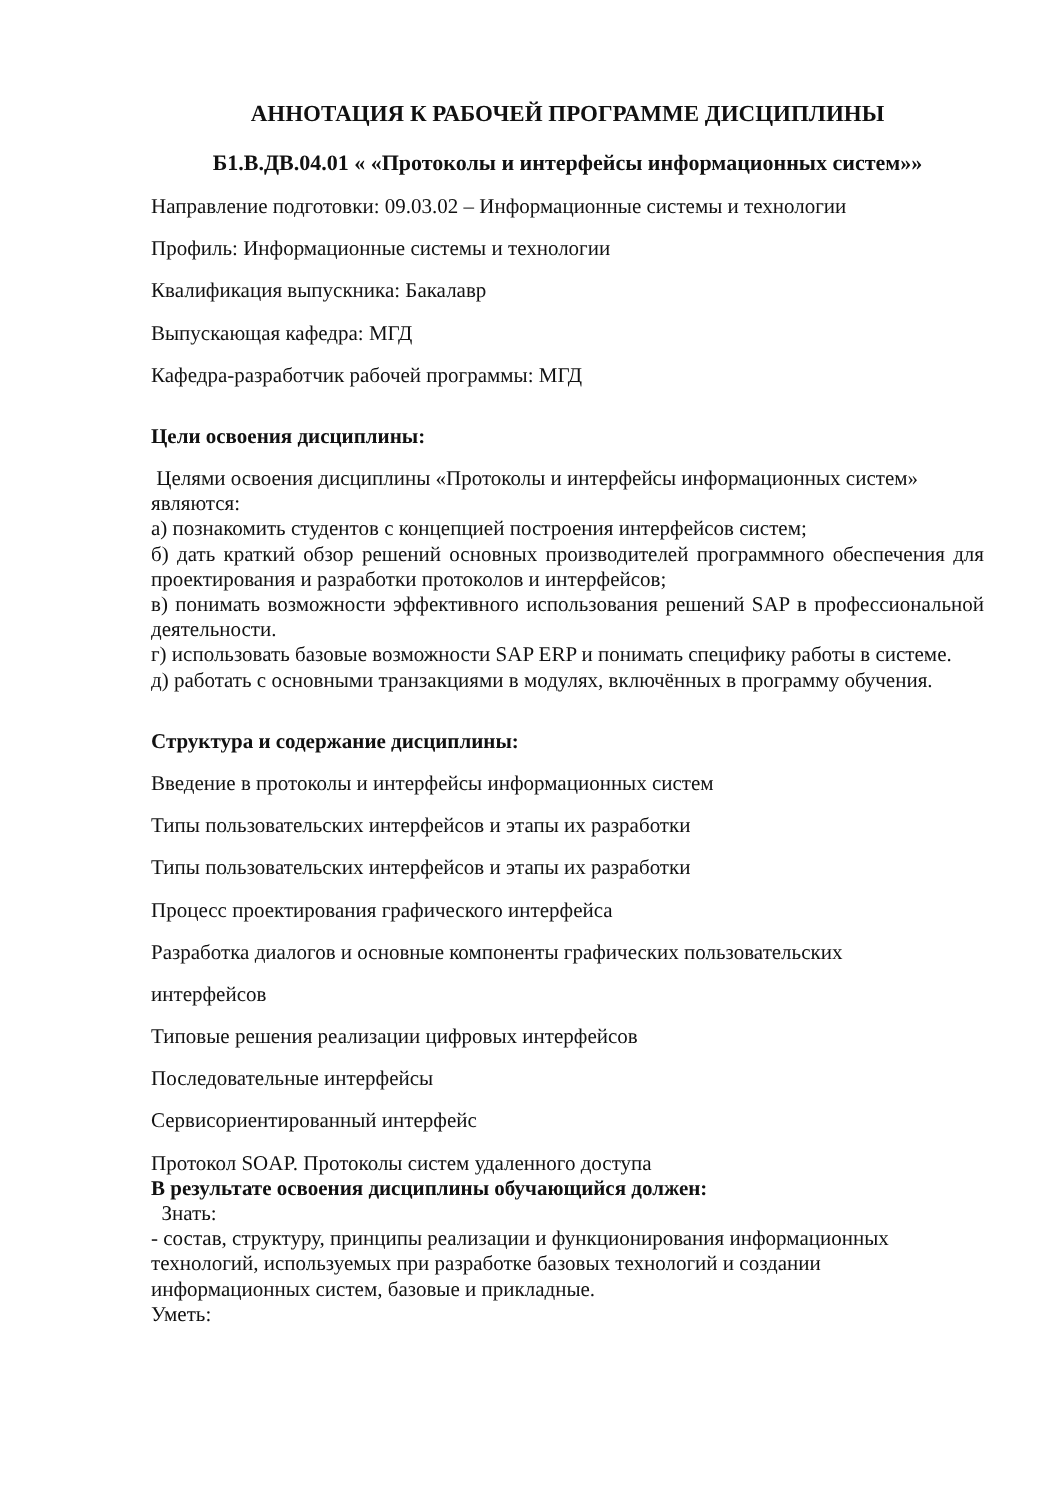АННОТАЦИЯ К РАБОЧЕЙ ПРОГРАММЕ ДИСЦИПЛИНЫ
Б1.В.ДВ.04.01 « «Протоколы и интерфейсы информационных систем»»
Направление подготовки: 09.03.02 – Информационные системы и технологии
Профиль: Информационные системы и технологии
Квалификация выпускника: Бакалавр
Выпускающая кафедра: МГД
Кафедра-разработчик рабочей программы: МГД
Цели освоения дисциплины:
Целями освоения дисциплины «Протоколы и интерфейсы информационных систем» являются:
а) познакомить студентов с концепцией построения интерфейсов систем;
б) дать краткий обзор решений основных производителей программного обеспечения для проектирования и разработки протоколов и интерфейсов;
в) понимать возможности эффективного использования решений SAP в профессиональной деятельности.
г) использовать базовые возможности SAP ERP и понимать специфику работы в системе.
д) работать с основными транзакциями в модулях, включённых в программу обучения.
Структура и содержание дисциплины:
Введение в протоколы и интерфейсы информационных систем
Типы пользовательских интерфейсов и этапы их разработки
Типы пользовательских интерфейсов и этапы их разработки
Процесс проектирования графического интерфейса
Разработка диалогов и основные компоненты графических пользовательских
интерфейсов
Типовые решения реализации цифровых интерфейсов
Последовательные интерфейсы
Сервисориентированный интерфейс
Протокол SOAP. Протоколы систем удаленного доступа
В результате освоения дисциплины обучающийся должен:
Знать:
- состав, структуру, принципы реализации и функционирования информационных технологий, используемых при разработке базовых технологий и создании информационных систем, базовые и прикладные.
Уметь: